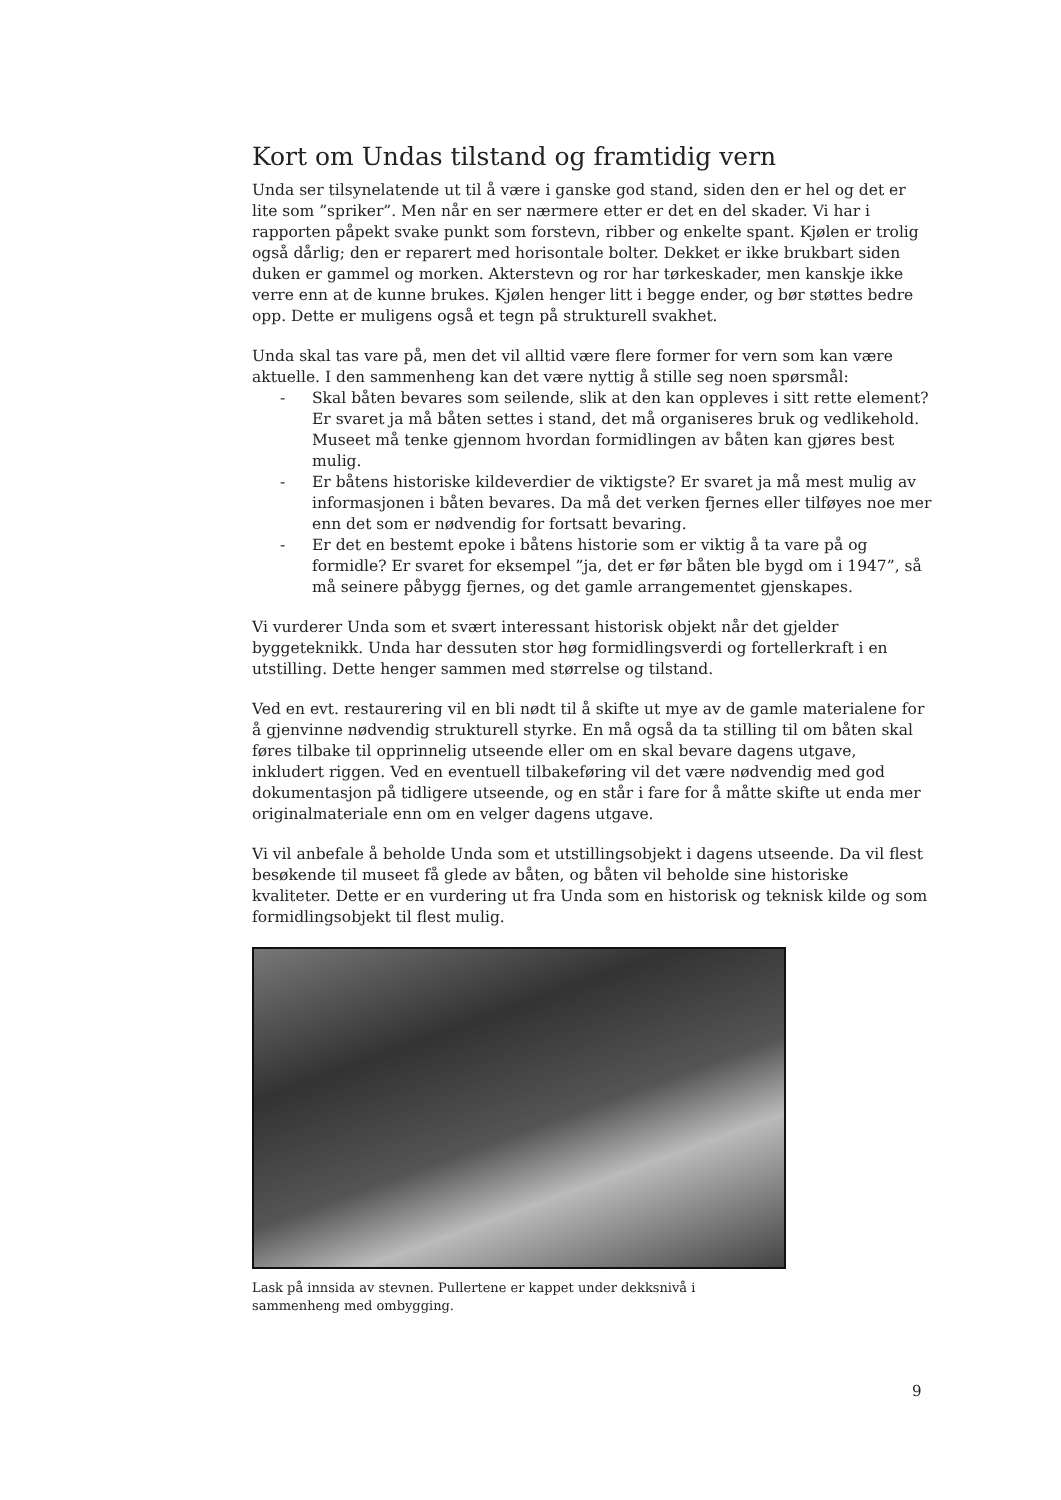Kort om Undas tilstand og framtidig vern
Unda ser tilsynelatende ut til å være i ganske god stand, siden den er hel og det er lite som ”spriker”. Men når en ser nærmere etter er det en del skader. Vi har i rapporten påpekt svake punkt som forstevn, ribber og enkelte spant. Kjølen er trolig også dårlig; den er reparert med horisontale bolter. Dekket er ikke brukbart siden duken er gammel og morken. Akterstevn og ror har tørkeskader, men kanskje ikke verre enn at de kunne brukes. Kjølen henger litt i begge ender, og bør støttes bedre opp. Dette er muligens også et tegn på strukturell svakhet.
Unda skal tas vare på, men det vil alltid være flere former for vern som kan være aktuelle. I den sammenheng kan det være nyttig å stille seg noen spørsmål:
- Skal båten bevares som seilende, slik at den kan oppleves i sitt rette element? Er svaret ja må båten settes i stand, det må organiseres bruk og vedlikehold. Museet må tenke gjennom hvordan formidlingen av båten kan gjøres best mulig.
- Er båtens historiske kildeverdier de viktigste? Er svaret ja må mest mulig av informasjonen i båten bevares. Da må det verken fjernes eller tilføyes noe mer enn det som er nødvendig for fortsatt bevaring.
- Er det en bestemt epoke i båtens historie som er viktig å ta vare på og formidle? Er svaret for eksempel ”ja, det er før båten ble bygd om i 1947”, så må seinere påbygg fjernes, og det gamle arrangementet gjenskapes.
Vi vurderer Unda som et svært interessant historisk objekt når det gjelder byggeteknikk. Unda har dessuten stor høg formidlingsverdi og fortellerkraft i en utstilling. Dette henger sammen med størrelse og tilstand.
Ved en evt. restaurering vil en bli nødt til å skifte ut mye av de gamle materialene for å gjenvinne nødvendig strukturell styrke. En må også da ta stilling til om båten skal føres tilbake til opprinnelig utseende eller om en skal bevare dagens utgave, inkludert riggen. Ved en eventuell tilbakeføring vil det være nødvendig med god dokumentasjon på tidligere utseende, og en står i fare for å måtte skifte ut enda mer originalmateriale enn om en velger dagens utgave.
Vi vil anbefale å beholde Unda som et utstillingsobjekt i dagens utseende. Da vil flest besøkende til museet få glede av båten, og båten vil beholde sine historiske kvaliteter. Dette er en vurdering ut fra Unda som en historisk og teknisk kilde og som formidlingsobjekt til flest mulig.
Lask på innsida av stevnen. Pullertene er kappet under dekksnivå i sammenheng med ombygging.
9